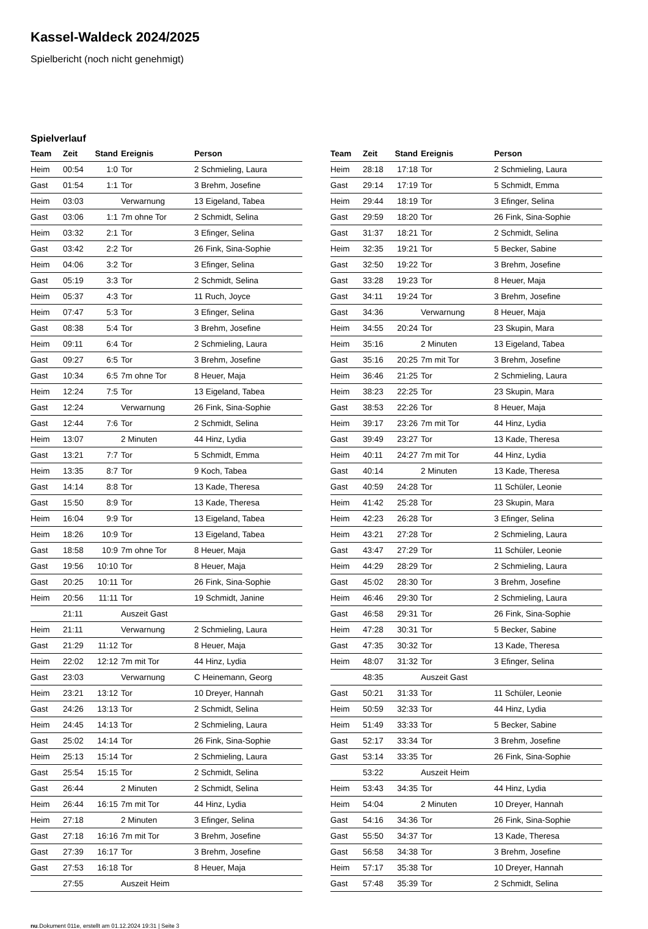Kassel-Waldeck 2024/2025
Spielbericht (noch nicht genehmigt)
Spielverlauf
| Team | Zeit | Stand | Ereignis | Person |
| --- | --- | --- | --- | --- |
| Heim | 00:54 | 1:0 | Tor | 2 Schmieling, Laura |
| Gast | 01:54 | 1:1 | Tor | 3 Brehm, Josefine |
| Heim | 03:03 | | Verwarnung | 13 Eigeland, Tabea |
| Gast | 03:06 | 1:1 | 7m ohne Tor | 2 Schmidt, Selina |
| Heim | 03:32 | 2:1 | Tor | 3 Efinger, Selina |
| Gast | 03:42 | 2:2 | Tor | 26 Fink, Sina-Sophie |
| Heim | 04:06 | 3:2 | Tor | 3 Efinger, Selina |
| Gast | 05:19 | 3:3 | Tor | 2 Schmidt, Selina |
| Heim | 05:37 | 4:3 | Tor | 11 Ruch, Joyce |
| Heim | 07:47 | 5:3 | Tor | 3 Efinger, Selina |
| Gast | 08:38 | 5:4 | Tor | 3 Brehm, Josefine |
| Heim | 09:11 | 6:4 | Tor | 2 Schmieling, Laura |
| Gast | 09:27 | 6:5 | Tor | 3 Brehm, Josefine |
| Gast | 10:34 | 6:5 | 7m ohne Tor | 8 Heuer, Maja |
| Heim | 12:24 | 7:5 | Tor | 13 Eigeland, Tabea |
| Gast | 12:24 | | Verwarnung | 26 Fink, Sina-Sophie |
| Gast | 12:44 | 7:6 | Tor | 2 Schmidt, Selina |
| Heim | 13:07 | | 2 Minuten | 44 Hinz, Lydia |
| Gast | 13:21 | 7:7 | Tor | 5 Schmidt, Emma |
| Heim | 13:35 | 8:7 | Tor | 9 Koch, Tabea |
| Gast | 14:14 | 8:8 | Tor | 13 Kade, Theresa |
| Gast | 15:50 | 8:9 | Tor | 13 Kade, Theresa |
| Heim | 16:04 | 9:9 | Tor | 13 Eigeland, Tabea |
| Heim | 18:26 | 10:9 | Tor | 13 Eigeland, Tabea |
| Gast | 18:58 | 10:9 | 7m ohne Tor | 8 Heuer, Maja |
| Gast | 19:56 | 10:10 | Tor | 8 Heuer, Maja |
| Gast | 20:25 | 10:11 | Tor | 26 Fink, Sina-Sophie |
| Heim | 20:56 | 11:11 | Tor | 19 Schmidt, Janine |
| | 21:11 | | Auszeit Gast | |
| Heim | 21:11 | | Verwarnung | 2 Schmieling, Laura |
| Gast | 21:29 | 11:12 | Tor | 8 Heuer, Maja |
| Heim | 22:02 | 12:12 | 7m mit Tor | 44 Hinz, Lydia |
| Gast | 23:03 | | Verwarnung | C Heinemann, Georg |
| Heim | 23:21 | 13:12 | Tor | 10 Dreyer, Hannah |
| Gast | 24:26 | 13:13 | Tor | 2 Schmidt, Selina |
| Heim | 24:45 | 14:13 | Tor | 2 Schmieling, Laura |
| Gast | 25:02 | 14:14 | Tor | 26 Fink, Sina-Sophie |
| Heim | 25:13 | 15:14 | Tor | 2 Schmieling, Laura |
| Gast | 25:54 | 15:15 | Tor | 2 Schmidt, Selina |
| Gast | 26:44 | | 2 Minuten | 2 Schmidt, Selina |
| Heim | 26:44 | 16:15 | 7m mit Tor | 44 Hinz, Lydia |
| Heim | 27:18 | | 2 Minuten | 3 Efinger, Selina |
| Gast | 27:18 | 16:16 | 7m mit Tor | 3 Brehm, Josefine |
| Gast | 27:39 | 16:17 | Tor | 3 Brehm, Josefine |
| Gast | 27:53 | 16:18 | Tor | 8 Heuer, Maja |
| | 27:55 | | Auszeit Heim | |
| Team | Zeit | Stand | Ereignis | Person |
| --- | --- | --- | --- | --- |
| Heim | 28:18 | 17:18 | Tor | 2 Schmieling, Laura |
| Gast | 29:14 | 17:19 | Tor | 5 Schmidt, Emma |
| Heim | 29:44 | 18:19 | Tor | 3 Efinger, Selina |
| Gast | 29:59 | 18:20 | Tor | 26 Fink, Sina-Sophie |
| Gast | 31:37 | 18:21 | Tor | 2 Schmidt, Selina |
| Heim | 32:35 | 19:21 | Tor | 5 Becker, Sabine |
| Gast | 32:50 | 19:22 | Tor | 3 Brehm, Josefine |
| Gast | 33:28 | 19:23 | Tor | 8 Heuer, Maja |
| Gast | 34:11 | 19:24 | Tor | 3 Brehm, Josefine |
| Gast | 34:36 | | Verwarnung | 8 Heuer, Maja |
| Heim | 34:55 | 20:24 | Tor | 23 Skupin, Mara |
| Heim | 35:16 | | 2 Minuten | 13 Eigeland, Tabea |
| Gast | 35:16 | 20:25 | 7m mit Tor | 3 Brehm, Josefine |
| Heim | 36:46 | 21:25 | Tor | 2 Schmieling, Laura |
| Heim | 38:23 | 22:25 | Tor | 23 Skupin, Mara |
| Gast | 38:53 | 22:26 | Tor | 8 Heuer, Maja |
| Heim | 39:17 | 23:26 | 7m mit Tor | 44 Hinz, Lydia |
| Gast | 39:49 | 23:27 | Tor | 13 Kade, Theresa |
| Heim | 40:11 | 24:27 | 7m mit Tor | 44 Hinz, Lydia |
| Gast | 40:14 | | 2 Minuten | 13 Kade, Theresa |
| Gast | 40:59 | 24:28 | Tor | 11 Schüler, Leonie |
| Heim | 41:42 | 25:28 | Tor | 23 Skupin, Mara |
| Heim | 42:23 | 26:28 | Tor | 3 Efinger, Selina |
| Heim | 43:21 | 27:28 | Tor | 2 Schmieling, Laura |
| Gast | 43:47 | 27:29 | Tor | 11 Schüler, Leonie |
| Heim | 44:29 | 28:29 | Tor | 2 Schmieling, Laura |
| Gast | 45:02 | 28:30 | Tor | 3 Brehm, Josefine |
| Heim | 46:46 | 29:30 | Tor | 2 Schmieling, Laura |
| Gast | 46:58 | 29:31 | Tor | 26 Fink, Sina-Sophie |
| Heim | 47:28 | 30:31 | Tor | 5 Becker, Sabine |
| Gast | 47:35 | 30:32 | Tor | 13 Kade, Theresa |
| Heim | 48:07 | 31:32 | Tor | 3 Efinger, Selina |
| | 48:35 | | Auszeit Gast | |
| Gast | 50:21 | 31:33 | Tor | 11 Schüler, Leonie |
| Heim | 50:59 | 32:33 | Tor | 44 Hinz, Lydia |
| Heim | 51:49 | 33:33 | Tor | 5 Becker, Sabine |
| Gast | 52:17 | 33:34 | Tor | 3 Brehm, Josefine |
| Gast | 53:14 | 33:35 | Tor | 26 Fink, Sina-Sophie |
| | 53:22 | | Auszeit Heim | |
| Heim | 53:43 | 34:35 | Tor | 44 Hinz, Lydia |
| Heim | 54:04 | | 2 Minuten | 10 Dreyer, Hannah |
| Gast | 54:16 | 34:36 | Tor | 26 Fink, Sina-Sophie |
| Gast | 55:50 | 34:37 | Tor | 13 Kade, Theresa |
| Gast | 56:58 | 34:38 | Tor | 3 Brehm, Josefine |
| Heim | 57:17 | 35:38 | Tor | 10 Dreyer, Hannah |
| Gast | 57:48 | 35:39 | Tor | 2 Schmidt, Selina |
nu.Dokument 011e, erstellt am 01.12.2024 19:31 | Seite 3